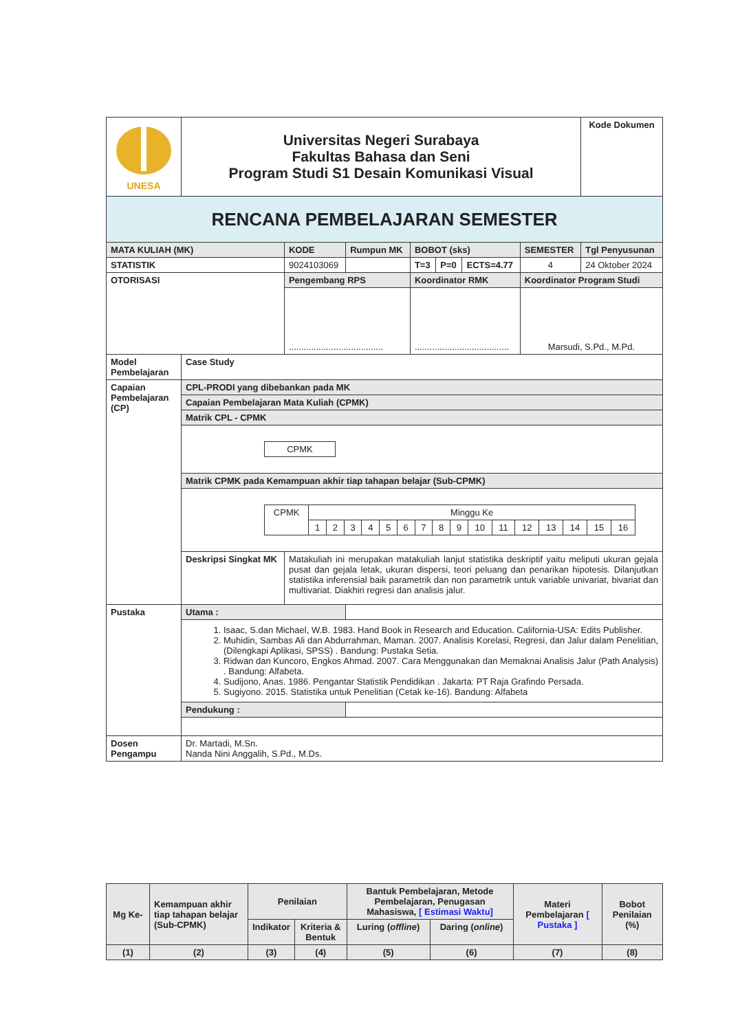| UNESA | Universitas Negeri Surabaya Fakultas Bahasa dan Seni Program Studi S1 Desain Komunikasi Visual | | | | | | | Kode Dokumen |
| RENCANA PEMBELAJARAN SEMESTER | | | | | | | | |
| MATA KULIAH (MK) | | KODE | Rumpun MK | BOBOT (sks) | | | SEMESTER | Tgl Penyusunan |
| STATISTIK | | 9024103069 | | T=3 | P=0 | ECTS=4.77 | 4 | 24 Oktober 2024 |
| OTORISASI | | Pengembang RPS | | Koordinator RMK | | | Koordinator Program Studi | |
| | | ...................................... | | ...................................... | | | Marsudi, S.Pd., M.Pd. | |
| Model Pembelajaran | Case Study | | | | | | | |
| Capaian Pembelajaran (CP) | CPL-PRODI yang dibebankan pada MK | | | | | | | |
| | Capaian Pembelajaran Mata Kuliah (CPMK) | | | | | | | |
| | Matrik CPL - CPMK | | | | | | | |
| | / CPMK / | | | | | | | |
| | Matrik CPMK pada Kemampuan akhir tiap tahapan belajar (Sub-CPMK) | | | | | | | |
| | / CPMK / Minggu Ke / / / / / / / / / / / / / / / / / / 1 / 2 / 3 / 4 / 5 / 6 / 7 / 8 / 9 / 10 / 11 / 12 / 13 / 14 / 15 / 16 / | | | | | | | |
| | Deskripsi Singkat MK | Matakuliah ini merupakan matakuliah lanjut statistika deskriptif yaitu meliputi ukuran gejala pusat dan gejala letak, ukuran dispersi, teori peluang dan penarikan hipotesis. Dilanjutkan statistika inferensial baik parametrik dan non parametrik untuk variable univariat, bivariat dan multivariat. Diakhiri regresi dan analisis jalur. | | | | | | |
| Pustaka | Utama : | | | | | | | |
| | 1. Isaac, S.dan Michael, W.B. 1983. Hand Book in Research and Education. California-USA: Edits Publisher. 2. Muhidin, Sambas Ali dan Abdurrahman, Maman. 2007. Analisis Korelasi, Regresi, dan Jalur dalam Penelitian, (Dilengkapi Aplikasi, SPSS) . Bandung: Pustaka Setia. 3. Ridwan dan Kuncoro, Engkos Ahmad. 2007. Cara Menggunakan dan Memaknai Analisis Jalur (Path Analysis) . Bandung: Alfabeta. 4. Sudijono, Anas. 1986. Pengantar Statistik Pendidikan . Jakarta: PT Raja Grafindo Persada. 5. Sugiyono. 2015. Statistika untuk Penelitian (Cetak ke-16). Bandung: Alfabeta | | | | | | | |
| | Pendukung : | | | | | | | |
| Dosen Pengampu | Dr. Martadi, M.Sn. Nanda Nini Anggalih, S.Pd., M.Ds. | | | | | | | |
| Mg Ke- | Kemampuan akhir tiap tahapan belajar (Sub-CPMK) | Penilaian | | Bantuk Pembelajaran, Metode Pembelajaran, Penugasan Mahasiswa, [ Estimasi Waktu] | | Materi Pembelajaran [ Pustaka ] | Bobot Penilaian (%) |
| | | Indikator | Kriteria & Bentuk | Luring ( offline ) | Daring ( online ) | | |
| (1) | (2) | (3) | (4) | (5) | (6) | (7) | (8) |